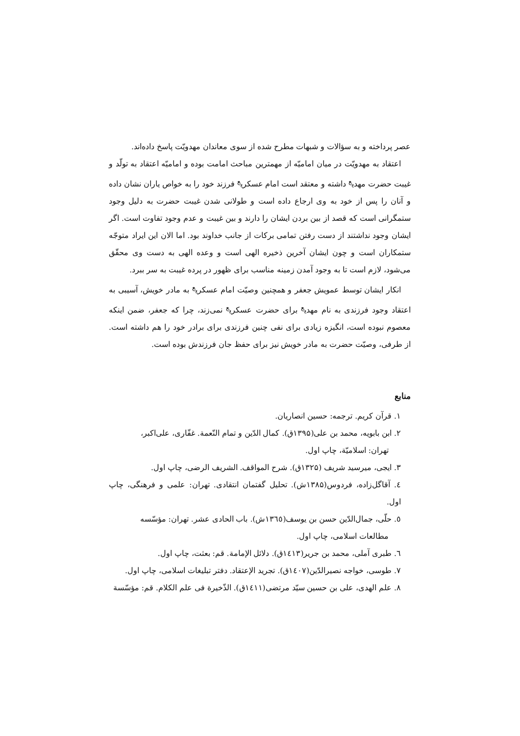عصر پرداخته و به سؤالات و شبهات مطرح شده از سوی معاندان مهدویّت پاسخ داده‌اند.
اعتقاد به مهدویّت در میان امامیّه از مهمترین مباحث امامت بوده و امامیّه اعتقاد به تولّد و غیبت حضرت مهدی<sup>ع</sup> داشته و معتقد است امام عسکری<sup>ع</sup> فرزند خود را به خواص یاران نشان داده و آنان را پس از خود به وی ارجاع داده است و طولانی شدن غیبت حضرت به دلیل وجود ستمگرانی است که قصد از بین بردن ایشان را دارند و بین غیبت و عدم وجود تفاوت است. اگر ایشان وجود نداشتند از دست رفتن تمامی برکات از جانب خداوند بود. اما الان این ایراد متوجّه ستمکاران است و چون ایشان آخرین ذخیره الهی است و وعده الهی به دست وی محقّق می‌شود، لازم است تا به وجود آمدن زمینه مناسب برای ظهور در پرده غیبت به سر ببرد.
انکار ایشان توسط عمویش جعفر و همچنین وصیّت امام عسکری<sup>ع</sup> به مادر خویش، آسیبی به اعتقاد وجود فرزندی به نام مهدی<sup>ع</sup> برای حضرت عسکری<sup>ع</sup> نمی‌زند، چرا که جعفر، ضمن اینکه معصوم نبوده است، انگیزه زیادی برای نفی چنین فرزندی برای برادر خود را هم داشته است. از طرفی، وصیّت حضرت به مادر خویش نیز برای حفظ جان فرزندش بوده است.
منابع
۱. قرآن کریم. ترجمه: حسین انصاریان.
۲. ابن بابویه، محمد بن علی(۱۳۹۵ق). کمال الدّین و تمام النّعمة. غفّاری، علی‌اکبر،
تهران: اسلامیّة، چاپ اول.
۳. ایجی، میرسید شریف (۱۳۲۵ق). شرح المواقف. الشریف الرضی، چاپ اول.
٤. آقاگل‌زاده، فردوس(۱۳۸۵ش). تحلیل گفتمان انتقادی. تهران: علمی و فرهنگی، چاپ اول.
٥. حلّی، جمال‌الدّین حسن بن یوسف(۱۳٦٥ش). باب الحادی عشر. تهران: مؤسّسه
مطالعات اسلامی، چاپ اول.
٦. طبری آملی، محمد بن جریر(۱٤۱۳ق). دلائل الإمامة. قم: بعثت، چاپ اول.
۷. طوسی، خواجه نصیرالدّین(۱٤۰۷ق). تجرید الإعتقاد. دفتر تبلیغات اسلامی، چاپ اول.
۸. علم الهدی، علی بن حسین سیّد مرتضی(۱٤۱۱ق). الذّخیرة فی علم الکلام. قم: مؤسّسة